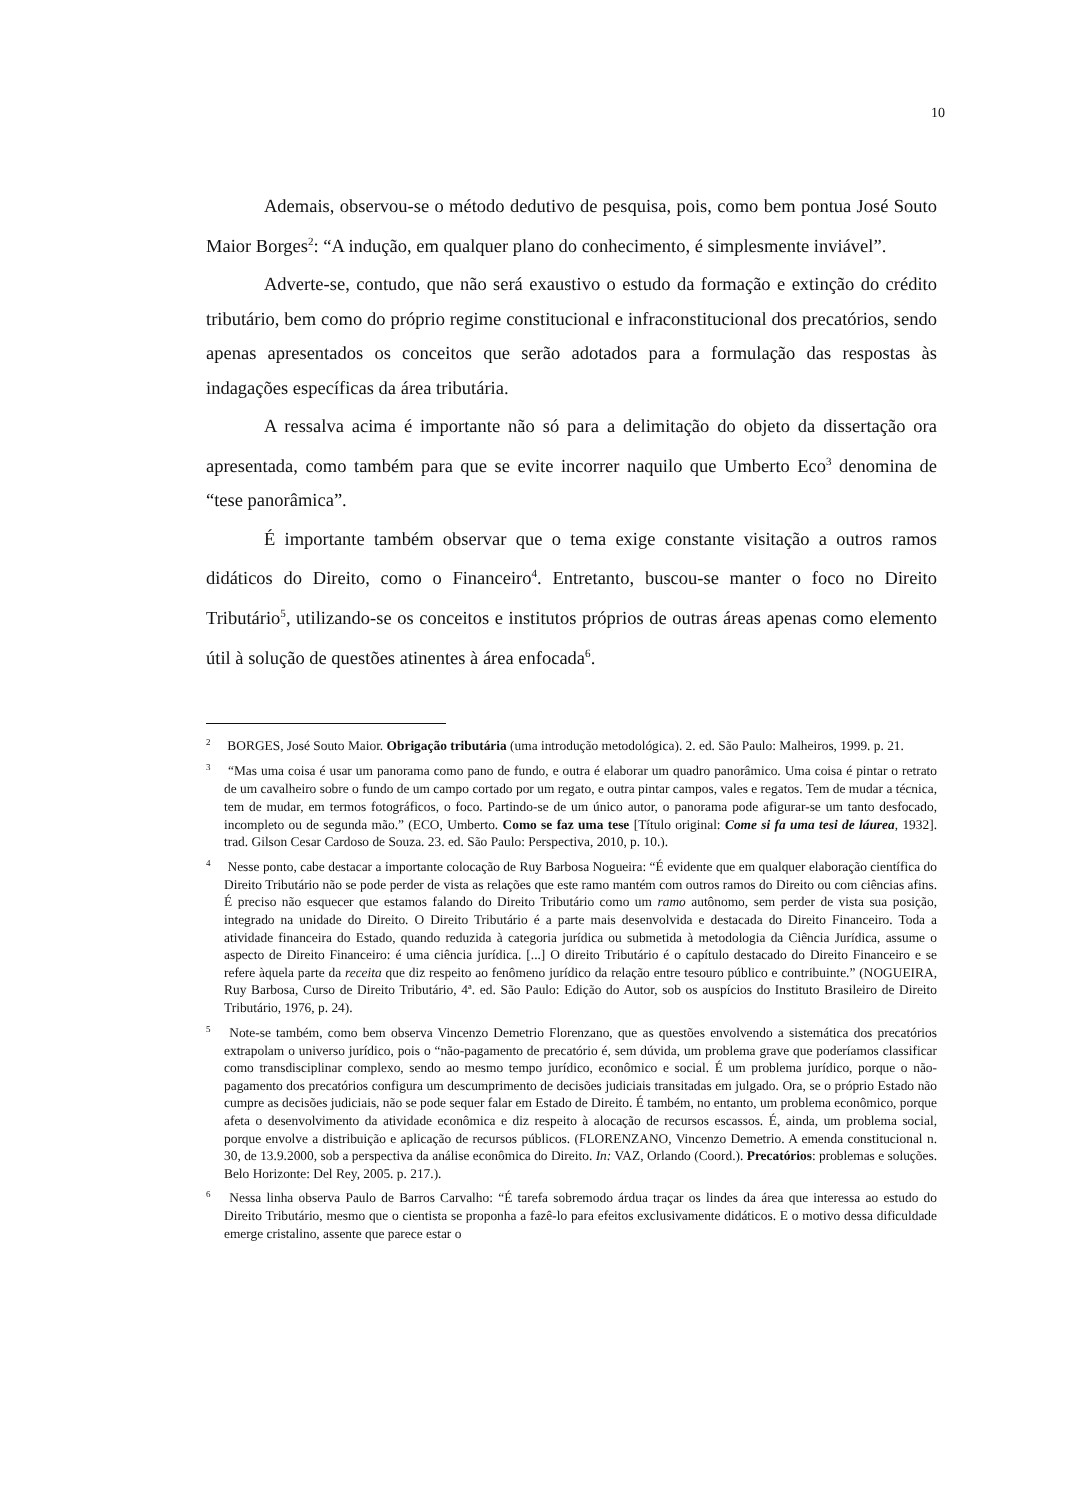10
Ademais, observou-se o método dedutivo de pesquisa, pois, como bem pontua José Souto Maior Borges<sup>2</sup>: “A indução, em qualquer plano do conhecimento, é simplesmente inviável”.
Adverte-se, contudo, que não será exaustivo o estudo da formação e extinção do crédito tributário, bem como do próprio regime constitucional e infraconstitucional dos precatórios, sendo apenas apresentados os conceitos que serão adotados para a formulação das respostas às indagações específicas da área tributária.
A ressalva acima é importante não só para a delimitação do objeto da dissertação ora apresentada, como também para que se evite incorrer naquilo que Umberto Eco<sup>3</sup> denomina de “tese panorâmica”.
É importante também observar que o tema exige constante visitação a outros ramos didáticos do Direito, como o Financeiro<sup>4</sup>. Entretanto, buscou-se manter o foco no Direito Tributário<sup>5</sup>, utilizando-se os conceitos e institutos próprios de outras áreas apenas como elemento útil à solução de questões atinentes à área enfocada<sup>6</sup>.
<sup>2</sup> BORGES, José Souto Maior. Obrigação tributária (uma introdução metodológica). 2. ed. São Paulo: Malheiros, 1999. p. 21.
<sup>3</sup> “Mas uma coisa é usar um panorama como pano de fundo, e outra é elaborar um quadro panorâmico. Uma coisa é pintar o retrato de um cavalheiro sobre o fundo de um campo cortado por um regato, e outra pintar campos, vales e regatos. Tem de mudar a técnica, tem de mudar, em termos fotográficos, o foco. Partindo-se de um único autor, o panorama pode afigurar-se um tanto desfocado, incompleto ou de segunda mão.” (ECO, Umberto. Como se faz uma tese [Título original: Come si fa uma tesi de láurea, 1932]. trad. Gilson Cesar Cardoso de Souza. 23. ed. São Paulo: Perspectiva, 2010, p. 10.).
<sup>4</sup> Nesse ponto, cabe destacar a importante colocação de Ruy Barbosa Nogueira: “É evidente que em qualquer elaboração científica do Direito Tributário não se pode perder de vista as relações que este ramo mantém com outros ramos do Direito ou com ciências afins. É preciso não esquecer que estamos falando do Direito Tributário como um ramo autônomo, sem perder de vista sua posição, integrado na unidade do Direito. O Direito Tributário é a parte mais desenvolvida e destacada do Direito Financeiro. Toda a atividade financeira do Estado, quando reduzida à categoria jurídica ou submetida à metodologia da Ciência Jurídica, assume o aspecto de Direito Financeiro: é uma ciência jurídica. [...] O direito Tributário é o capítulo destacado do Direito Financeiro e se refere àquela parte da receita que diz respeito ao fenômeno jurídico da relação entre tesouro público e contribuinte.” (NOGUEIRA, Ruy Barbosa, Curso de Direito Tributário, 4ª. ed. São Paulo: Edição do Autor, sob os auspícios do Instituto Brasileiro de Direito Tributário, 1976, p. 24).
<sup>5</sup> Note-se também, como bem observa Vincenzo Demetrio Florenzano, que as questões envolvendo a sistemática dos precatórios extrapolam o universo jurídico, pois o “não-pagamento de precatório é, sem dúvida, um problema grave que poderíamos classificar como transdisciplinar complexo, sendo ao mesmo tempo jurídico, econômico e social. É um problema jurídico, porque o não-pagamento dos precatórios configura um descumprimento de decisões judiciais transitadas em julgado. Ora, se o próprio Estado não cumpre as decisões judiciais, não se pode sequer falar em Estado de Direito. É também, no entanto, um problema econômico, porque afeta o desenvolvimento da atividade econômica e diz respeito à alocação de recursos escassos. É, ainda, um problema social, porque envolve a distribuição e aplicação de recursos públicos. (FLORENZANO, Vincenzo Demetrio. A emenda constitucional n. 30, de 13.9.2000, sob a perspectiva da análise econômica do Direito. In: VAZ, Orlando (Coord.). Precatórios: problemas e soluções. Belo Horizonte: Del Rey, 2005. p. 217.).
<sup>6</sup> Nessa linha observa Paulo de Barros Carvalho: “É tarefa sobremodo árdua traçar os lindes da área que interessa ao estudo do Direito Tributário, mesmo que o cientista se proponha a fazê-lo para efeitos exclusivamente didáticos. E o motivo dessa dificuldade emerge cristalino, assente que parece estar o